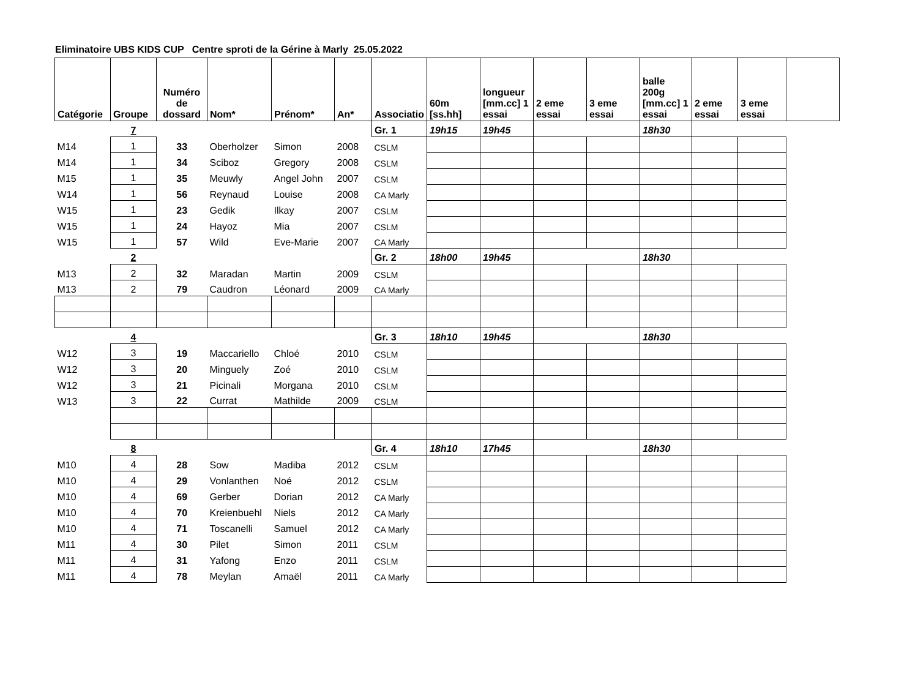Eliminatoire UBS KIDS CUP Centre sproti de la Gérine à Marly 25.05.2022
| Catégorie | Groupe | Numéro de dossard | Nom* | Prénom* | An* | Associatio | 60m [ss.hh] | longueur [mm.cc] 1 essai | 2 eme essai | 3 eme essai | balle 200g [mm.cc] 1 essai | 2 eme essai | 3 eme essai | |
| --- | --- | --- | --- | --- | --- | --- | --- | --- | --- | --- | --- | --- | --- | --- |
| | 7 | | | | | Gr. 1 | 19h15 | 19h45 | | | 18h30 | | | |
| M14 | 1 | 33 | Oberholzer | Simon | 2008 | CSLM | | | | | | | | |
| M14 | 1 | 34 | Sciboz | Gregory | 2008 | CSLM | | | | | | | | |
| M15 | 1 | 35 | Meuwly | Angel John | 2007 | CSLM | | | | | | | | |
| W14 | 1 | 56 | Reynaud | Louise | 2008 | CA Marly | | | | | | | | |
| W15 | 1 | 23 | Gedik | Ilkay | 2007 | CSLM | | | | | | | | |
| W15 | 1 | 24 | Hayoz | Mia | 2007 | CSLM | | | | | | | | |
| W15 | 1 | 57 | Wild | Eve-Marie | 2007 | CA Marly | | | | | | | | |
| | 2 | | | | | Gr. 2 | 18h00 | 19h45 | | | 18h30 | | | |
| M13 | 2 | 32 | Maradan | Martin | 2009 | CSLM | | | | | | | | |
| M13 | 2 | 79 | Caudron | Léonard | 2009 | CA Marly | | | | | | | | |
| | 4 | | | | | Gr. 3 | 18h10 | 19h45 | | | 18h30 | | | |
| W12 | 3 | 19 | Maccariello | Chloé | 2010 | CSLM | | | | | | | | |
| W12 | 3 | 20 | Minguely | Zoé | 2010 | CSLM | | | | | | | | |
| W12 | 3 | 21 | Picinali | Morgana | 2010 | CSLM | | | | | | | | |
| W13 | 3 | 22 | Currat | Mathilde | 2009 | CSLM | | | | | | | | |
| | 8 | | | | | Gr. 4 | 18h10 | 17h45 | | | 18h30 | | | |
| M10 | 4 | 28 | Sow | Madiba | 2012 | CSLM | | | | | | | | |
| M10 | 4 | 29 | Vonlanthen | Noé | 2012 | CSLM | | | | | | | | |
| M10 | 4 | 69 | Gerber | Dorian | 2012 | CA Marly | | | | | | | | |
| M10 | 4 | 70 | Kreienbuehl | Niels | 2012 | CA Marly | | | | | | | | |
| M10 | 4 | 71 | Toscanelli | Samuel | 2012 | CA Marly | | | | | | | | |
| M11 | 4 | 30 | Pilet | Simon | 2011 | CSLM | | | | | | | | |
| M11 | 4 | 31 | Yafong | Enzo | 2011 | CSLM | | | | | | | | |
| M11 | 4 | 78 | Meylan | Amaël | 2011 | CA Marly | | | | | | | | |